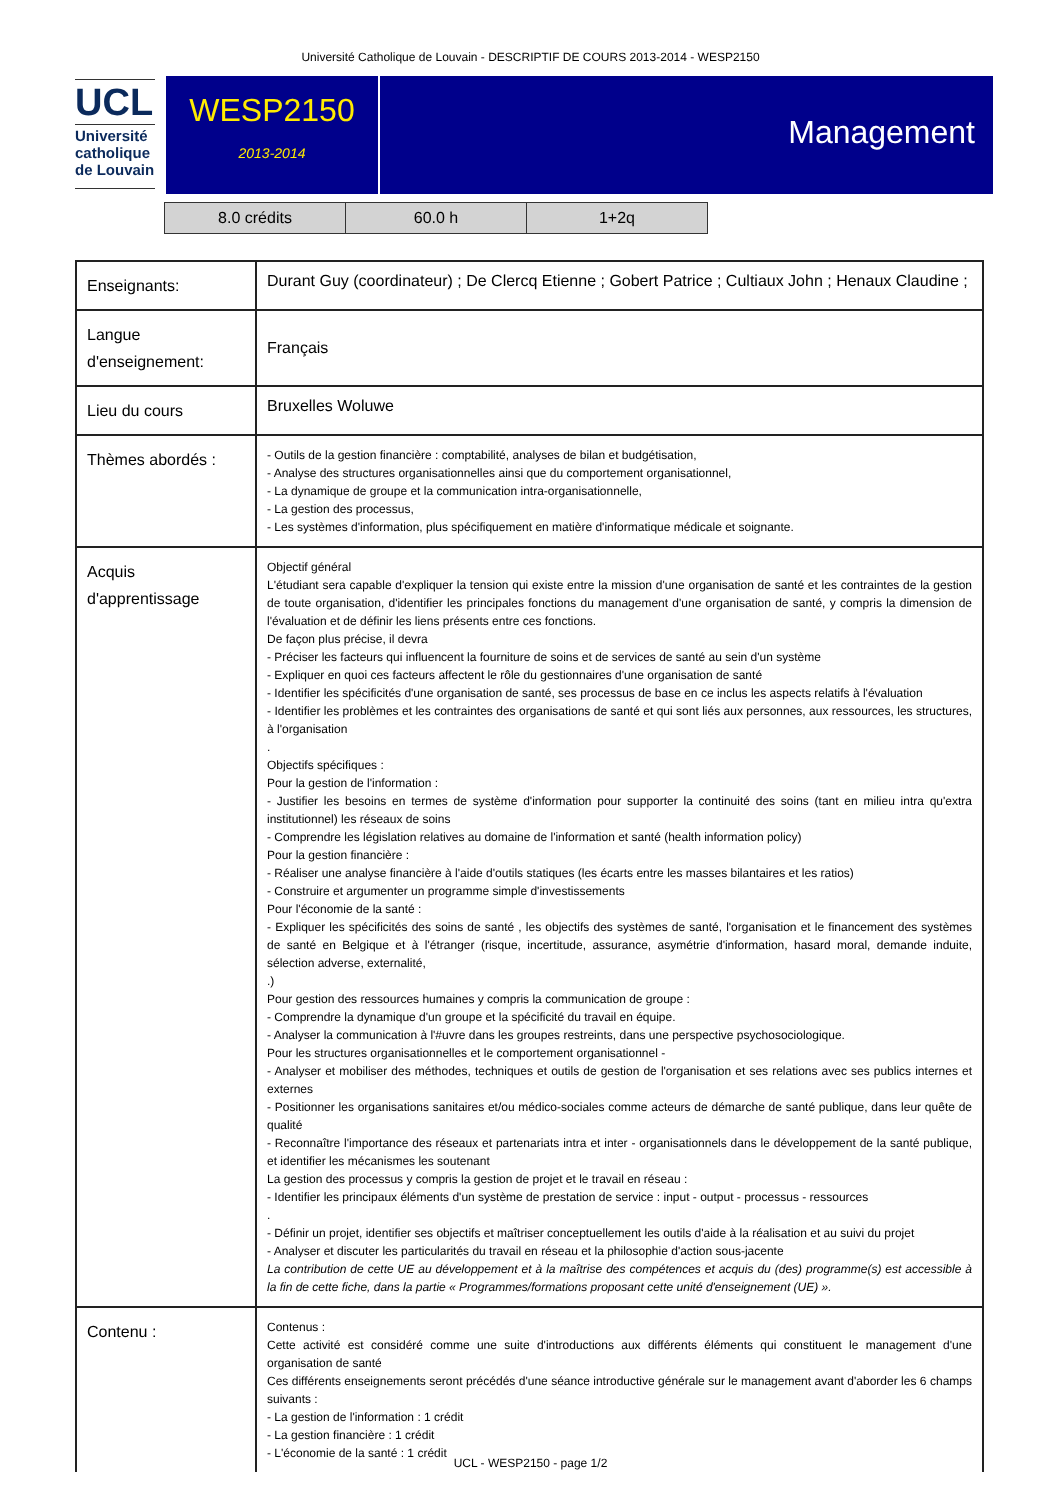Université Catholique de Louvain - DESCRIPTIF DE COURS 2013-2014 - WESP2150
UCL
Université
catholique
de Louvain
WESP2150
2013-2014
Management
| 8.0 crédits | 60.0 h | 1+2q |
| Enseignants: | Durant Guy (coordinateur) ; De Clercq Etienne ; Gobert Patrice ; Cultiaux John ; Henaux Claudine ; |
| Langue d'enseignement: | Français |
| Lieu du cours | Bruxelles Woluwe |
| Thèmes abordés : | - Outils de la gestion financière : comptabilité, analyses de bilan et budgétisation, - Analyse des structures organisationnelles ainsi que du comportement organisationnel, - La dynamique de groupe et la communication intra-organisationnelle, - La gestion des processus, - Les systèmes d'information, plus spécifiquement en matière d'informatique médicale et soignante. |
| Acquis d'apprentissage | Objectif général L'étudiant sera capable d'expliquer la tension qui existe entre la mission d'une organisation de santé et les contraintes de la gestion de toute organisation, d'identifier les principales fonctions du management d'une organisation de santé, y compris la dimension de l'évaluation et de définir les liens présents entre ces fonctions. De façon plus précise, il devra - Préciser les facteurs qui influencent la fourniture de soins et de services de santé au sein d'un système - Expliquer en quoi ces facteurs affectent le rôle du gestionnaires d'une organisation de santé - Identifier les spécificités d'une organisation de santé, ses processus de base en ce inclus les aspects relatifs à l'évaluation - Identifier les problèmes et les contraintes des organisations de santé et qui sont liés aux personnes, aux ressources, les structures, à l'organisation . Objectifs spécifiques : Pour la gestion de l'information : - Justifier les besoins en termes de système d'information pour supporter la continuité des soins (tant en milieu intra qu'extra institutionnel) les réseaux de soins - Comprendre les législation relatives au domaine de l'information et santé (health information policy) Pour la gestion financière : - Réaliser une analyse financière à l'aide d'outils statiques (les écarts entre les masses bilantaires et les ratios) - Construire et argumenter un programme simple d'investissements Pour l'économie de la santé : - Expliquer les spécificités des soins de santé , les objectifs des systèmes de santé, l'organisation et le financement des systèmes de santé en Belgique et à l'étranger (risque, incertitude, assurance, asymétrie d'information, hasard moral, demande induite, sélection adverse, externalité, .) Pour gestion des ressources humaines y compris la communication de groupe : - Comprendre la dynamique d'un groupe et la spécificité du travail en équipe. - Analyser la communication à l'#uvre dans les groupes restreints, dans une perspective psychosociologique. Pour les structures organisationnelles et le comportement organisationnel - - Analyser et mobiliser des méthodes, techniques et outils de gestion de l'organisation et ses relations avec ses publics internes et externes - Positionner les organisations sanitaires et/ou médico-sociales comme acteurs de démarche de santé publique, dans leur quête de qualité - Reconnaître l'importance des réseaux et partenariats intra et inter - organisationnels dans le développement de la santé publique, et identifier les mécanismes les soutenant La gestion des processus y compris la gestion de projet et le travail en réseau : - Identifier les principaux éléments d'un système de prestation de service : input - output - processus - ressources . - Définir un projet, identifier ses objectifs et maîtriser conceptuellement les outils d'aide à la réalisation et au suivi du projet - Analyser et discuter les particularités du travail en réseau et la philosophie d'action sous-jacente La contribution de cette UE au développement et à la maîtrise des compétences et acquis du (des) programme(s) est accessible à la fin de cette fiche, dans la partie « Programmes/formations proposant cette unité d'enseignement (UE) ». |
| Contenu : | Contenus : Cette activité est considéré comme une suite d'introductions aux différents éléments qui constituent le management d'une organisation de santé Ces différents enseignements seront précédés d'une séance introductive générale sur le management avant d'aborder les 6 champs suivants : - La gestion de l'information : 1 crédit - La gestion financière : 1 crédit - L'économie de la santé : 1 crédit |
UCL - WESP2150 - page 1/2